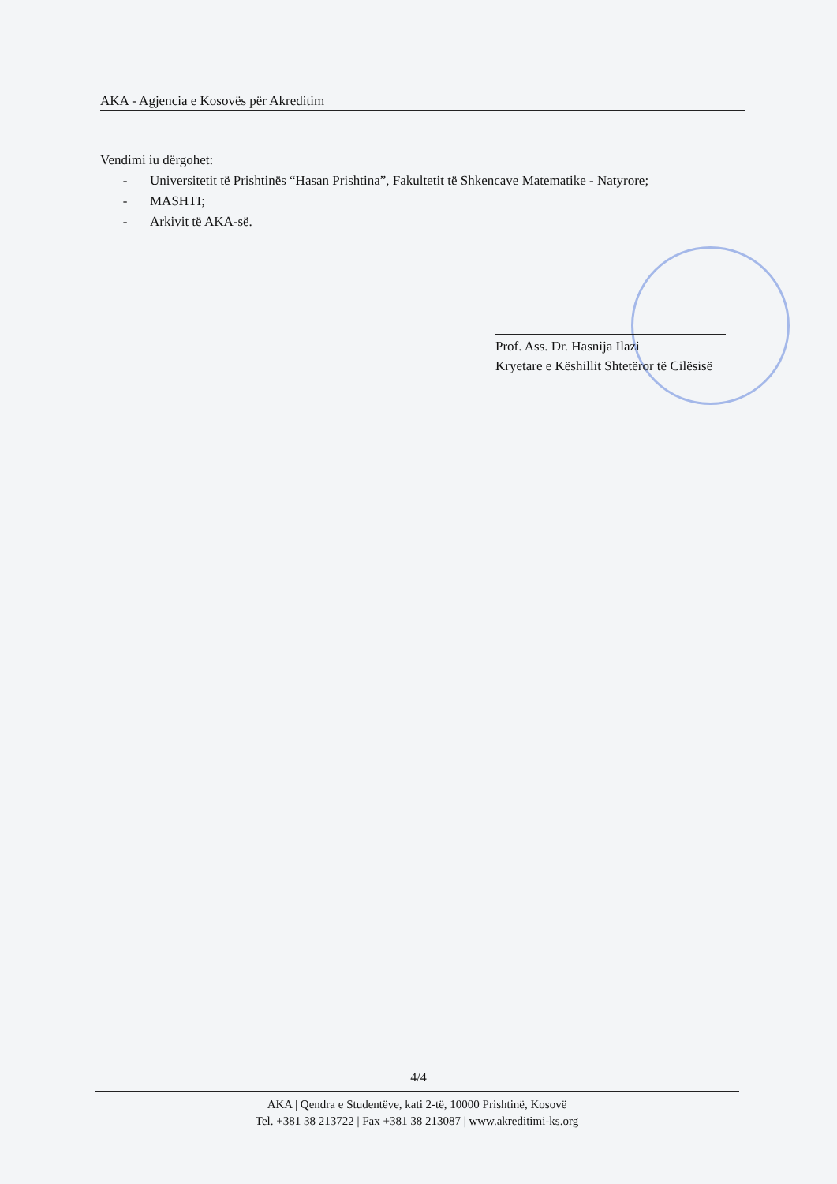AKA - Agjencia e Kosovës për Akreditim
Vendimi iu dërgohet:
- Universitetit të Prishtinës “Hasan Prishtina”, Fakultetit të Shkencave Matematike - Natyrore;
- MASHTI;
- Arkivit të AKA-së.
Prof. Ass. Dr. Hasnija Ilazi
Kryetare e Këshillit Shtetëror të Cilësisë
4/4
AKA | Qendra e Studentëve, kati 2-të, 10000 Prishtinë, Kosovë
Tel. +381 38 213722 | Fax +381 38 213087 | www.akreditimi-ks.org